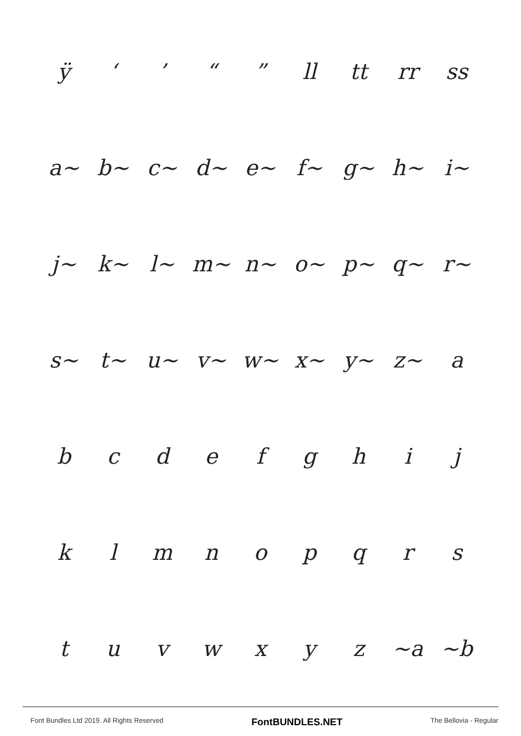| ÿ | ‘ | ’ | “ | ” | ll | tt | rr | ss |
| a~ | b~ | c~ | d~ | e~ | f~ | g~ | h~ | i~ |
| j~ | k~ | l~ | m~ | n~ | o~ | p~ | q~ | r~ |
| s~ | t~ | u~ | v~ | w~ | x~ | y~ | z~ | a |
| b | c | d | e | f | g | h | i | j |
| k | l | m | n | o | p | q | r | s |
| t | u | v | w | x | y | z | ~a | ~b |
Font Bundles Ltd 2019. All Rights Reserved FontBUNDLES.NET The Bellovia - Regular